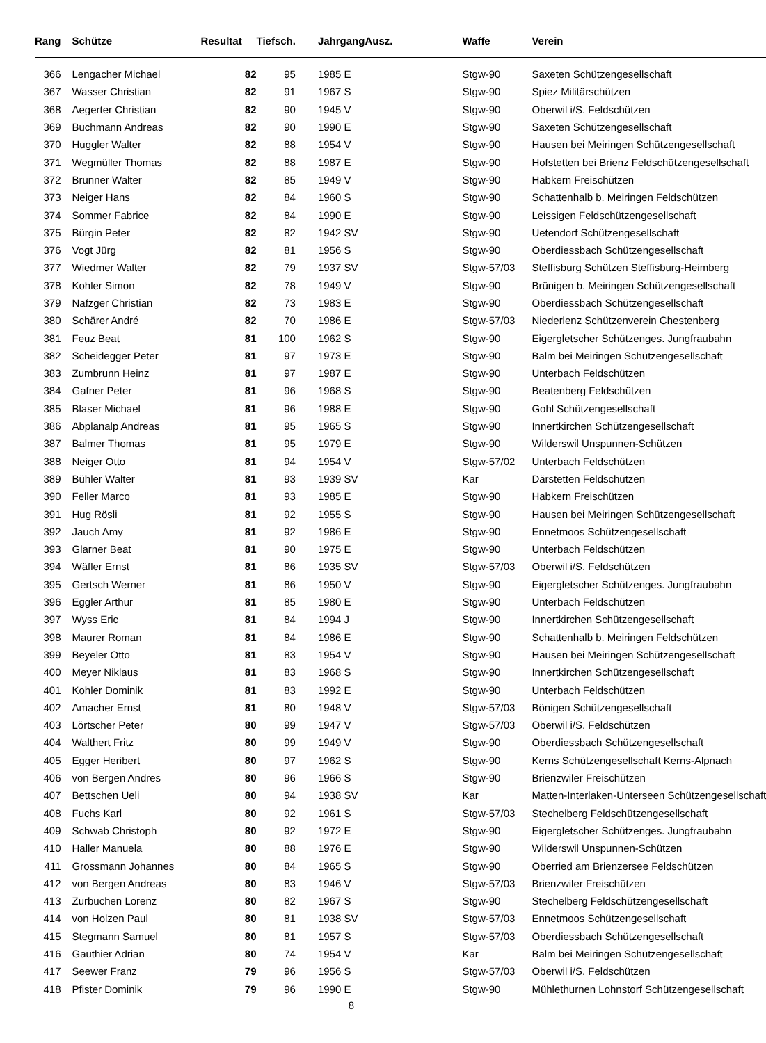| Rang | | Schütze | Resultat | Tiefsch. | | Jahrgang | Ausz. | Waffe | Verein |
| --- | --- | --- | --- | --- | --- | --- | --- | --- | --- |
| 366 | | Lengacher Michael | 82 | 95 | | 1985 E | | Stgw-90 | Saxeten Schützengesellschaft |
| 367 | | Wasser Christian | 82 | 91 | | 1967 S | | Stgw-90 | Spiez Militärschützen |
| 368 | | Aegerter Christian | 82 | 90 | | 1945 V | | Stgw-90 | Oberwil i/S. Feldschützen |
| 369 | | Buchmann Andreas | 82 | 90 | | 1990 E | | Stgw-90 | Saxeten Schützengesellschaft |
| 370 | | Huggler Walter | 82 | 88 | | 1954 V | | Stgw-90 | Hausen bei Meiringen Schützengesellschaft |
| 371 | | Wegmüller Thomas | 82 | 88 | | 1987 E | | Stgw-90 | Hofstetten bei Brienz Feldschützengesellschaft |
| 372 | | Brunner Walter | 82 | 85 | | 1949 V | | Stgw-90 | Habkern Freischützen |
| 373 | | Neiger Hans | 82 | 84 | | 1960 S | | Stgw-90 | Schattenhalb b. Meiringen Feldschützen |
| 374 | | Sommer Fabrice | 82 | 84 | | 1990 E | | Stgw-90 | Leissigen Feldschützengesellschaft |
| 375 | | Bürgin Peter | 82 | 82 | | 1942 SV | | Stgw-90 | Uetendorf Schützengesellschaft |
| 376 | | Vogt Jürg | 82 | 81 | | 1956 S | | Stgw-90 | Oberdiessbach Schützengesellschaft |
| 377 | | Wiedmer Walter | 82 | 79 | | 1937 SV | | Stgw-57/03 | Steffisburg Schützen Steffisburg-Heimberg |
| 378 | | Kohler Simon | 82 | 78 | | 1949 V | | Stgw-90 | Brünigen b. Meiringen Schützengesellschaft |
| 379 | | Nafzger Christian | 82 | 73 | | 1983 E | | Stgw-90 | Oberdiessbach Schützengesellschaft |
| 380 | | Schärer André | 82 | 70 | | 1986 E | | Stgw-57/03 | Niederlenz Schützenverein Chestenberg |
| 381 | | Feuz Beat | 81 | 100 | | 1962 S | | Stgw-90 | Eigergletscher Schützenges. Jungfraubahn |
| 382 | | Scheidegger Peter | 81 | 97 | | 1973 E | | Stgw-90 | Balm bei Meiringen Schützengesellschaft |
| 383 | | Zumbrunn Heinz | 81 | 97 | | 1987 E | | Stgw-90 | Unterbach Feldschützen |
| 384 | | Gafner Peter | 81 | 96 | | 1968 S | | Stgw-90 | Beatenberg Feldschützen |
| 385 | | Blaser Michael | 81 | 96 | | 1988 E | | Stgw-90 | Gohl Schützengesellschaft |
| 386 | | Abplanalp Andreas | 81 | 95 | | 1965 S | | Stgw-90 | Innertkirchen Schützengesellschaft |
| 387 | | Balmer Thomas | 81 | 95 | | 1979 E | | Stgw-90 | Wilderswil Unspunnen-Schützen |
| 388 | | Neiger Otto | 81 | 94 | | 1954 V | | Stgw-57/02 | Unterbach Feldschützen |
| 389 | | Bühler Walter | 81 | 93 | | 1939 SV | | Kar | Därstetten Feldschützen |
| 390 | | Feller Marco | 81 | 93 | | 1985 E | | Stgw-90 | Habkern Freischützen |
| 391 | | Hug Rösli | 81 | 92 | | 1955 S | | Stgw-90 | Hausen bei Meiringen Schützengesellschaft |
| 392 | | Jauch Amy | 81 | 92 | | 1986 E | | Stgw-90 | Ennetmoos Schützengesellschaft |
| 393 | | Glarner Beat | 81 | 90 | | 1975 E | | Stgw-90 | Unterbach Feldschützen |
| 394 | | Wäfler Ernst | 81 | 86 | | 1935 SV | | Stgw-57/03 | Oberwil i/S. Feldschützen |
| 395 | | Gertsch Werner | 81 | 86 | | 1950 V | | Stgw-90 | Eigergletscher Schützenges. Jungfraubahn |
| 396 | | Eggler Arthur | 81 | 85 | | 1980 E | | Stgw-90 | Unterbach Feldschützen |
| 397 | | Wyss Eric | 81 | 84 | | 1994 J | | Stgw-90 | Innertkirchen Schützengesellschaft |
| 398 | | Maurer Roman | 81 | 84 | | 1986 E | | Stgw-90 | Schattenhalb b. Meiringen Feldschützen |
| 399 | | Beyeler Otto | 81 | 83 | | 1954 V | | Stgw-90 | Hausen bei Meiringen Schützengesellschaft |
| 400 | | Meyer Niklaus | 81 | 83 | | 1968 S | | Stgw-90 | Innertkirchen Schützengesellschaft |
| 401 | | Kohler Dominik | 81 | 83 | | 1992 E | | Stgw-90 | Unterbach Feldschützen |
| 402 | | Amacher Ernst | 81 | 80 | | 1948 V | | Stgw-57/03 | Bönigen Schützengesellschaft |
| 403 | | Lörtscher Peter | 80 | 99 | | 1947 V | | Stgw-57/03 | Oberwil i/S. Feldschützen |
| 404 | | Walthert Fritz | 80 | 99 | | 1949 V | | Stgw-90 | Oberdiessbach Schützengesellschaft |
| 405 | | Egger Heribert | 80 | 97 | | 1962 S | | Stgw-90 | Kerns Schützengesellschaft Kerns-Alpnach |
| 406 | | von Bergen Andres | 80 | 96 | | 1966 S | | Stgw-90 | Brienzwiler Freischützen |
| 407 | | Bettschen Ueli | 80 | 94 | | 1938 SV | | Kar | Matten-Interlaken-Unterseen Schützengesellschaft |
| 408 | | Fuchs Karl | 80 | 92 | | 1961 S | | Stgw-57/03 | Stechelberg Feldschützengesellschaft |
| 409 | | Schwab Christoph | 80 | 92 | | 1972 E | | Stgw-90 | Eigergletscher Schützenges. Jungfraubahn |
| 410 | | Haller Manuela | 80 | 88 | | 1976 E | | Stgw-90 | Wilderswil Unspunnen-Schützen |
| 411 | | Grossmann Johannes | 80 | 84 | | 1965 S | | Stgw-90 | Oberried am Brienzersee Feldschützen |
| 412 | | von Bergen Andreas | 80 | 83 | | 1946 V | | Stgw-57/03 | Brienzwiler Freischützen |
| 413 | | Zurbuchen Lorenz | 80 | 82 | | 1967 S | | Stgw-90 | Stechelberg Feldschützengesellschaft |
| 414 | | von Holzen Paul | 80 | 81 | | 1938 SV | | Stgw-57/03 | Ennetmoos Schützengesellschaft |
| 415 | | Stegmann Samuel | 80 | 81 | | 1957 S | | Stgw-57/03 | Oberdiessbach Schützengesellschaft |
| 416 | | Gauthier Adrian | 80 | 74 | | 1954 V | | Kar | Balm bei Meiringen Schützengesellschaft |
| 417 | | Seewer Franz | 79 | 96 | | 1956 S | | Stgw-57/03 | Oberwil i/S. Feldschützen |
| 418 | | Pfister Dominik | 79 | 96 | | 1990 E | | Stgw-90 | Mühlethurnen Lohnstorf Schützengesellschaft |
8